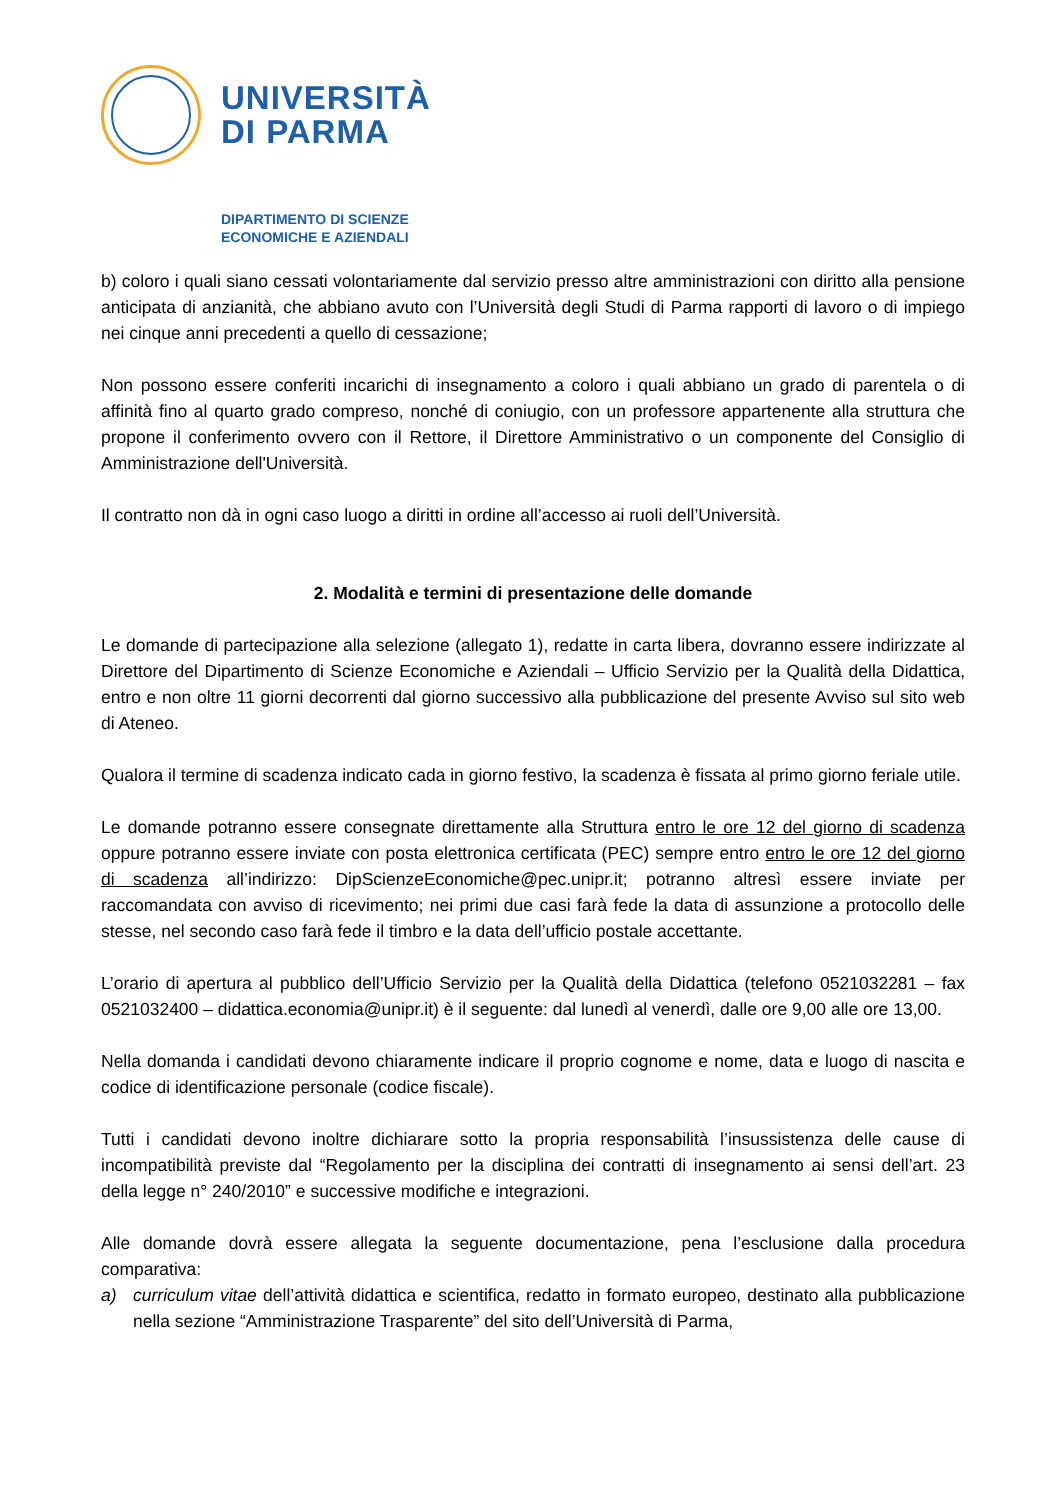UNIVERSITÀ
DI PARMA
DIPARTIMENTO DI SCIENZE
ECONOMICHE E AZIENDALI
b) coloro i quali siano cessati volontariamente dal servizio presso altre amministrazioni con diritto alla pensione anticipata di anzianità, che abbiano avuto con l’Università degli Studi di Parma rapporti di lavoro o di impiego nei cinque anni precedenti a quello di cessazione;
Non possono essere conferiti incarichi di insegnamento a coloro i quali abbiano un grado di parentela o di affinità fino al quarto grado compreso, nonché di coniugio, con un professore appartenente alla struttura che propone il conferimento ovvero con il Rettore, il Direttore Amministrativo o un componente del Consiglio di Amministrazione dell'Università.
Il contratto non dà in ogni caso luogo a diritti in ordine all’accesso ai ruoli dell’Università.
2. Modalità e termini di presentazione delle domande
Le domande di partecipazione alla selezione (allegato 1), redatte in carta libera, dovranno essere indirizzate al Direttore del Dipartimento di Scienze Economiche e Aziendali – Ufficio Servizio per la Qualità della Didattica, entro e non oltre 11 giorni decorrenti dal giorno successivo alla pubblicazione del presente Avviso sul sito web di Ateneo.
Qualora il termine di scadenza indicato cada in giorno festivo, la scadenza è fissata al primo giorno feriale utile.
Le domande potranno essere consegnate direttamente alla Struttura entro le ore 12 del giorno di scadenza oppure potranno essere inviate con posta elettronica certificata (PEC) sempre entro entro le ore 12 del giorno di scadenza all’indirizzo: DipScienzeEconomiche@pec.unipr.it; potranno altresì essere inviate per raccomandata con avviso di ricevimento; nei primi due casi farà fede la data di assunzione a protocollo delle stesse, nel secondo caso farà fede il timbro e la data dell’ufficio postale accettante.
L’orario di apertura al pubblico dell’Ufficio Servizio per la Qualità della Didattica (telefono 0521032281 – fax 0521032400 – didattica.economia@unipr.it) è il seguente: dal lunedì al venerdì, dalle ore 9,00 alle ore 13,00.
Nella domanda i candidati devono chiaramente indicare il proprio cognome e nome, data e luogo di nascita e codice di identificazione personale (codice fiscale).
Tutti i candidati devono inoltre dichiarare sotto la propria responsabilità l’insussistenza delle cause di incompatibilità previste dal “Regolamento per la disciplina dei contratti di insegnamento ai sensi dell’art. 23 della legge n° 240/2010” e successive modifiche e integrazioni.
Alle domande dovrà essere allegata la seguente documentazione, pena l’esclusione dalla procedura comparativa:
a) curriculum vitae dell’attività didattica e scientifica, redatto in formato europeo, destinato alla pubblicazione nella sezione “Amministrazione Trasparente” del sito dell’Università di Parma,